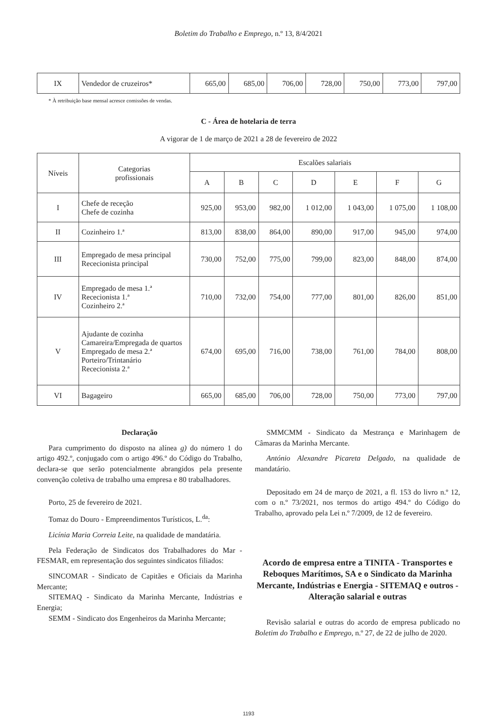Boletim do Trabalho e Emprego, n.º 13, 8/4/2021
| IX | Vendedor de cruzeiros* | 665,00 | 685,00 | 706,00 | 728,00 | 750,00 | 773,00 | 797,00 |
* À retribuição base mensal acresce comissões de vendas.
C - Área de hotelaria de terra
A vigorar de 1 de março de 2021 a 28 de fevereiro de 2022
| Níveis | Categorias profissionais | Escalões salariais | | | | | | |
| --- | --- | --- | --- | --- | --- | --- | --- | --- |
| | | A | B | C | D | E | F | G |
| I | Chefe de receção Chefe de cozinha | 925,00 | 953,00 | 982,00 | 1 012,00 | 1 043,00 | 1 075,00 | 1 108,00 |
| II | Cozinheiro 1.ª | 813,00 | 838,00 | 864,00 | 890,00 | 917,00 | 945,00 | 974,00 |
| III | Empregado de mesa principal Rececionista principal | 730,00 | 752,00 | 775,00 | 799,00 | 823,00 | 848,00 | 874,00 |
| IV | Empregado de mesa 1.ª Rececionista 1.ª Cozinheiro 2.ª | 710,00 | 732,00 | 754,00 | 777,00 | 801,00 | 826,00 | 851,00 |
| V | Ajudante de cozinha Camareira/Empregada de quartos Empregado de mesa 2.ª Porteiro/Trintanário Rececionista 2.ª | 674,00 | 695,00 | 716,00 | 738,00 | 761,00 | 784,00 | 808,00 |
| VI | Bagageiro | 665,00 | 685,00 | 706,00 | 728,00 | 750,00 | 773,00 | 797,00 |
Declaração
Para cumprimento do disposto na alínea g) do número 1 do artigo 492.º, conjugado com o artigo 496.º do Código do Trabalho, declara-se que serão potencialmente abrangidos pela presente convenção coletiva de trabalho uma empresa e 80 trabalhadores.
Porto, 25 de fevereiro de 2021.
Tomaz do Douro - Empreendimentos Turísticos, L.<sup>da</sup>:
Licínia Maria Correia Leite, na qualidade de mandatária.
Pela Federação de Sindicatos dos Trabalhadores do Mar - FESMAR, em representação dos seguintes sindicatos filiados:
SINCOMAR - Sindicato de Capitães e Oficiais da Marinha Mercante;
SITEMAQ - Sindicato da Marinha Mercante, Indústrias e Energia;
SEMM - Sindicato dos Engenheiros da Marinha Mercante;
SMMCMM - Sindicato da Mestrança e Marinhagem de Câmaras da Marinha Mercante.
António Alexandre Picareta Delgado, na qualidade de mandatário.
Depositado em 24 de março de 2021, a fl. 153 do livro n.º 12, com o n.º 73/2021, nos termos do artigo 494.º do Código do Trabalho, aprovado pela Lei n.º 7/2009, de 12 de fevereiro.
Acordo de empresa entre a TINITA - Transportes e Reboques Marítimos, SA e o Sindicato da Marinha Mercante, Indústrias e Energia - SITEMAQ e outros - Alteração salarial e outras
Revisão salarial e outras do acordo de empresa publicado no Boletim do Trabalho e Emprego, n.º 27, de 22 de julho de 2020.
1193